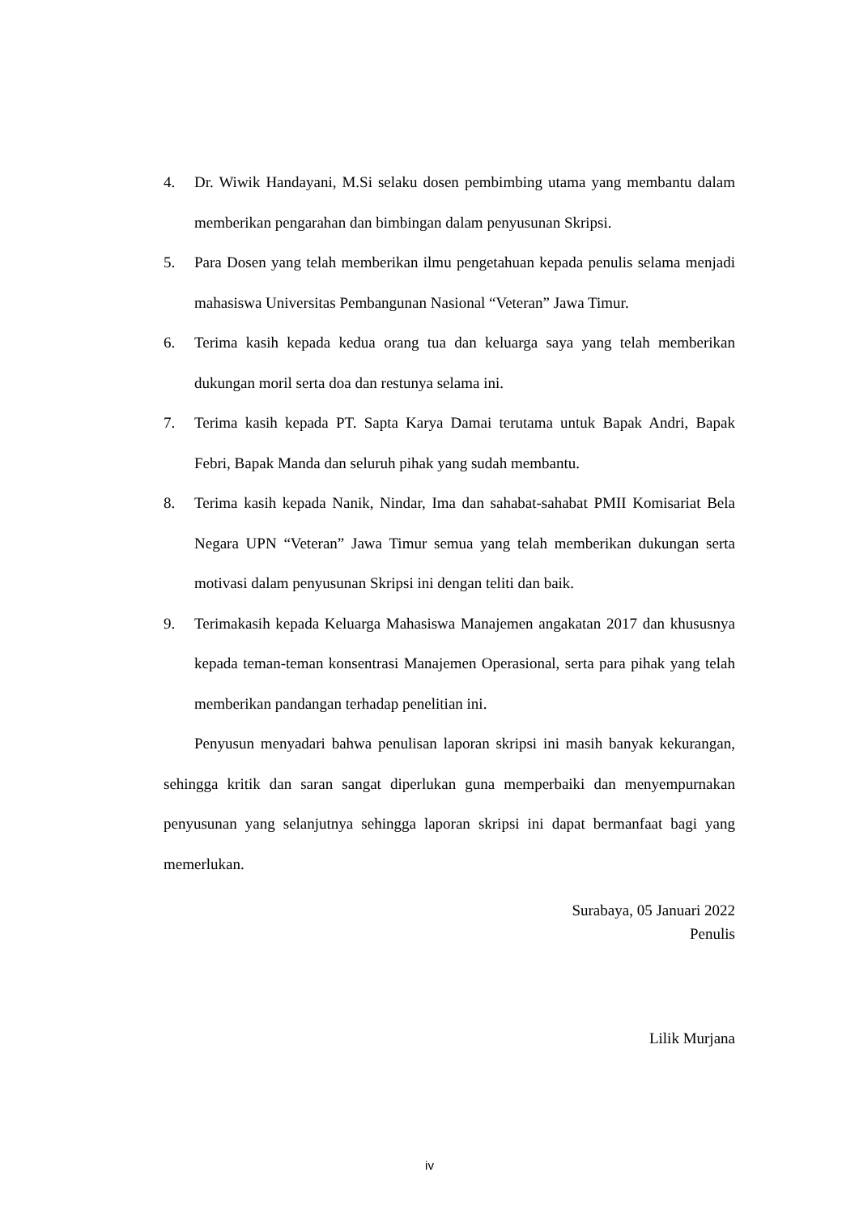4. Dr. Wiwik Handayani, M.Si selaku dosen pembimbing utama yang membantu dalam memberikan pengarahan dan bimbingan dalam penyusunan Skripsi.
5. Para Dosen yang telah memberikan ilmu pengetahuan kepada penulis selama menjadi mahasiswa Universitas Pembangunan Nasional “Veteran” Jawa Timur.
6. Terima kasih kepada kedua orang tua dan keluarga saya yang telah memberikan dukungan moril serta doa dan restunya selama ini.
7. Terima kasih kepada PT. Sapta Karya Damai terutama untuk Bapak Andri, Bapak Febri, Bapak Manda dan seluruh pihak yang sudah membantu.
8. Terima kasih kepada Nanik, Nindar, Ima dan sahabat-sahabat PMII Komisariat Bela Negara UPN “Veteran” Jawa Timur semua yang telah memberikan dukungan serta motivasi dalam penyusunan Skripsi ini dengan teliti dan baik.
9. Terimakasih kepada Keluarga Mahasiswa Manajemen angakatan 2017 dan khususnya kepada teman-teman konsentrasi Manajemen Operasional, serta para pihak yang telah memberikan pandangan terhadap penelitian ini.
Penyusun menyadari bahwa penulisan laporan skripsi ini masih banyak kekurangan, sehingga kritik dan saran sangat diperlukan guna memperbaiki dan menyempurnakan penyusunan yang selanjutnya sehingga laporan skripsi ini dapat bermanfaat bagi yang memerlukan.
Surabaya, 05 Januari 2022
Penulis
Lilik Murjana
iv